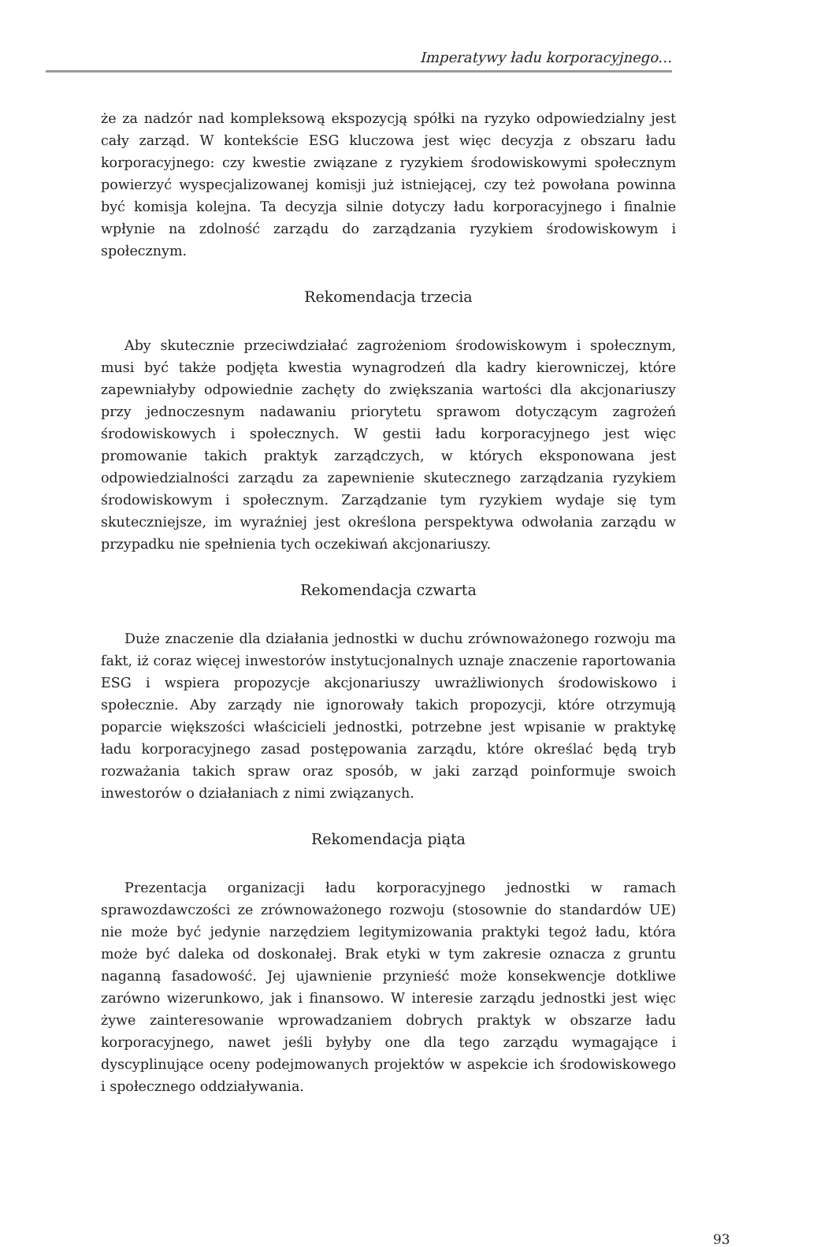Imperatywy ładu korporacyjnego…
że za nadzór nad kompleksową ekspozycją spółki na ryzyko odpowiedzialny jest cały zarząd. W kontekście ESG kluczowa jest więc decyzja z obszaru ładu korporacyjnego: czy kwestie związane z ryzykiem środowiskowymi społecznym powierzyć wyspecjalizowanej komisji już istniejącej, czy też powołana powinna być komisja kolejna. Ta decyzja silnie dotyczy ładu korporacyjnego i finalnie wpłynie na zdolność zarządu do zarządzania ryzykiem środowiskowym i społecznym.
Rekomendacja trzecia
Aby skutecznie przeciwdziałać zagrożeniom środowiskowym i społecznym, musi być także podjęta kwestia wynagrodzeń dla kadry kierowniczej, które zapewniałyby odpowiednie zachęty do zwiększania wartości dla akcjonariuszy przy jednoczesnym nadawaniu priorytetu sprawom dotyczącym zagrożeń środowiskowych i społecznych. W gestii ładu korporacyjnego jest więc promowanie takich praktyk zarządczych, w których eksponowana jest odpowiedzialności zarządu za zapewnienie skutecznego zarządzania ryzykiem środowiskowym i społecznym. Zarządzanie tym ryzykiem wydaje się tym skuteczniejsze, im wyraźniej jest określona perspektywa odwołania zarządu w przypadku nie spełnienia tych oczekiwań akcjonariuszy.
Rekomendacja czwarta
Duże znaczenie dla działania jednostki w duchu zrównoważonego rozwoju ma fakt, iż coraz więcej inwestorów instytucjonalnych uznaje znaczenie raportowania ESG i wspiera propozycje akcjonariuszy uwrażliwionych środowiskowo i społecznie. Aby zarządy nie ignorowały takich propozycji, które otrzymują poparcie większości właścicieli jednostki, potrzebne jest wpisanie w praktykę ładu korporacyjnego zasad postępowania zarządu, które określać będą tryb rozważania takich spraw oraz sposób, w jaki zarząd poinformuje swoich inwestorów o działaniach z nimi związanych.
Rekomendacja piąta
Prezentacja organizacji ładu korporacyjnego jednostki w ramach sprawozdawczości ze zrównoważonego rozwoju (stosownie do standardów UE) nie może być jedynie narzędziem legitymizowania praktyki tegoż ładu, która może być daleka od doskonałej. Brak etyki w tym zakresie oznacza z gruntu naganną fasadowość. Jej ujawnienie przynieść może konsekwencje dotkliwe zarówno wizerunkowo, jak i finansowo. W interesie zarządu jednostki jest więc żywe zainteresowanie wprowadzaniem dobrych praktyk w obszarze ładu korporacyjnego, nawet jeśli byłyby one dla tego zarządu wymagające i dyscyplinujące oceny podejmowanych projektów w aspekcie ich środowiskowego i społecznego oddziaływania.
93